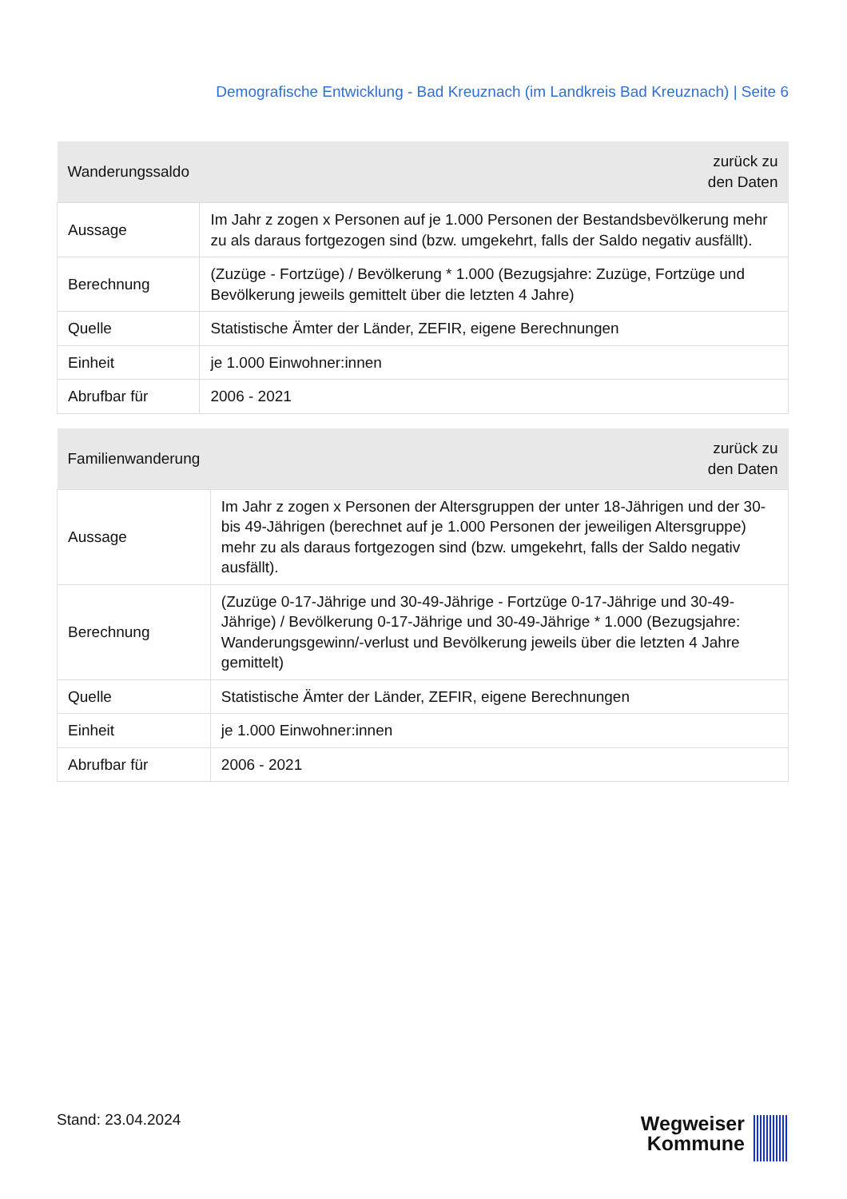Demografische Entwicklung - Bad Kreuznach (im Landkreis Bad Kreuznach) | Seite 6
| Wanderungssaldo | zurück zu den Daten |
| --- | --- |
| Aussage | Im Jahr z zogen x Personen auf je 1.000 Personen der Bestandsbevölkerung mehr zu als daraus fortgezogen sind (bzw. umgekehrt, falls der Saldo negativ ausfällt). |
| Berechnung | (Zuzüge - Fortzüge) / Bevölkerung * 1.000 (Bezugsjahre: Zuzüge, Fortzüge und Bevölkerung jeweils gemittelt über die letzten 4 Jahre) |
| Quelle | Statistische Ämter der Länder, ZEFIR, eigene Berechnungen |
| Einheit | je 1.000 Einwohner:innen |
| Abrufbar für | 2006 - 2021 |
| Familienwanderung | zurück zu den Daten |
| --- | --- |
| Aussage | Im Jahr z zogen x Personen der Altersgruppen der unter 18-Jährigen und der 30- bis 49-Jährigen (berechnet auf je 1.000 Personen der jeweiligen Altersgruppe) mehr zu als daraus fortgezogen sind (bzw. umgekehrt, falls der Saldo negativ ausfällt). |
| Berechnung | (Zuzüge 0-17-Jährige und 30-49-Jährige - Fortzüge 0-17-Jährige und 30-49- Jährige) / Bevölkerung 0-17-Jährige und 30-49-Jährige * 1.000 (Bezugsjahre: Wanderungsgewinn/-verlust und Bevölkerung jeweils über die letzten 4 Jahre gemittelt) |
| Quelle | Statistische Ämter der Länder, ZEFIR, eigene Berechnungen |
| Einheit | je 1.000 Einwohner:innen |
| Abrufbar für | 2006 - 2021 |
Stand: 23.04.2024
Wegweiser
Kommune